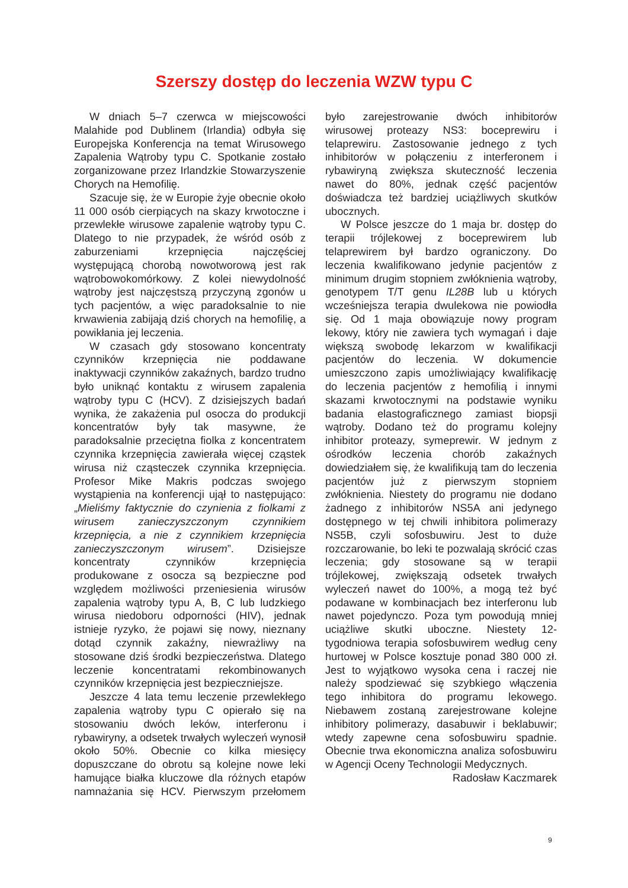Szerszy dostęp do leczenia WZW typu C
W dniach 5–7 czerwca w miejscowości Malahide pod Dublinem (Irlandia) odbyła się Europejska Konferencja na temat Wirusowego Zapalenia Wątroby typu C. Spotkanie zostało zorganizowane przez Irlandzkie Stowarzyszenie Chorych na Hemofilię.
Szacuje się, że w Europie żyje obecnie około 11 000 osób cierpiących na skazy krwotoczne i przewlekłe wirusowe zapalenie wątroby typu C. Dlatego to nie przypadek, że wśród osób z zaburzeniami krzepnięcia najczęściej występującą chorobą nowotworową jest rak wątrobowokomórkowy. Z kolei niewydolność wątroby jest najczęstszą przyczyną zgonów u tych pacjentów, a więc paradoksalnie to nie krwawienia zabijają dziś chorych na hemofilię, a powikłania jej leczenia.
W czasach gdy stosowano koncentraty czynników krzepnięcia nie poddawane inaktywacji czynników zakaźnych, bardzo trudno było uniknąć kontaktu z wirusem zapalenia wątroby typu C (HCV). Z dzisiejszych badań wynika, że zakażenia pul osocza do produkcji koncentratów były tak masywne, że paradoksalnie przeciętna fiolka z koncentratem czynnika krzepnięcia zawierała więcej cząstek wirusa niż cząsteczek czynnika krzepnięcia. Profesor Mike Makris podczas swojego wystąpienia na konferencji ujął to następująco: „Mieliśmy faktycznie do czynienia z fiolkami z wirusem zanieczyszczonym czynnikiem krzepnięcia, a nie z czynnikiem krzepnięcia zanieczyszczonym wirusem”. Dzisiejsze koncentraty czynników krzepnięcia produkowane z osocza są bezpieczne pod względem możliwości przeniesienia wirusów zapalenia wątroby typu A, B, C lub ludzkiego wirusa niedoboru odporności (HIV), jednak istnieje ryzyko, że pojawi się nowy, nieznany dotąd czynnik zakaźny, niewrażliwy na stosowane dziś środki bezpieczeństwa. Dlatego leczenie koncentratami rekombinowanych czynników krzepnięcia jest bezpieczniejsze.
Jeszcze 4 lata temu leczenie przewlekłego zapalenia wątroby typu C opierało się na stosowaniu dwóch leków, interferonu i rybawiryny, a odsetek trwałych wyleczeń wynosił około 50%. Obecnie co kilka miesięcy dopuszczane do obrotu są kolejne nowe leki hamujące białka kluczowe dla różnych etapów namnażania się HCV. Pierwszym przełomem było zarejestrowanie dwóch inhibitorów wirusowej proteazy NS3: boceprewiru i telaprewiru. Zastosowanie jednego z tych inhibitorów w połączeniu z interferonem i rybawiryną zwiększa skuteczność leczenia nawet do 80%, jednak część pacjentów doświadcza też bardziej uciążliwych skutków ubocznych.
W Polsce jeszcze do 1 maja br. dostęp do terapii trójlekowej z boceprewirem lub telaprewirem był bardzo ograniczony. Do leczenia kwalifikowano jedynie pacjentów z minimum drugim stopniem zwłóknienia wątroby, genotypem T/T genu IL28B lub u których wcześniejsza terapia dwulekowa nie powiodła się. Od 1 maja obowiązuje nowy program lekowy, który nie zawiera tych wymagań i daje większą swobodę lekarzom w kwalifikacji pacjentów do leczenia. W dokumencie umieszczono zapis umożliwiający kwalifikację do leczenia pacjentów z hemofilią i innymi skazami krwotocznymi na podstawie wyniku badania elastograficznego zamiast biopsji wątroby. Dodano też do programu kolejny inhibitor proteazy, symeprewir. W jednym z ośrodków leczenia chorób zakaźnych dowiedziałem się, że kwalifikują tam do leczenia pacjentów już z pierwszym stopniem zwłóknienia. Niestety do programu nie dodano żadnego z inhibitorów NS5A ani jedynego dostępnego w tej chwili inhibitora polimerazy NS5B, czyli sofosbuwiru. Jest to duże rozczarowanie, bo leki te pozwalają skrócić czas leczenia; gdy stosowane są w terapii trójlekowej, zwiększają odsetek trwałych wyleczeń nawet do 100%, a mogą też być podawane w kombinacjach bez interferonu lub nawet pojedynczo. Poza tym powodują mniej uciążliwe skutki uboczne. Niestety 12-tygodniowa terapia sofosbuwirem według ceny hurtowej w Polsce kosztuje ponad 380 000 zł. Jest to wyjątkowo wysoka cena i raczej nie należy spodziewać się szybkiego włączenia tego inhibitora do programu lekowego. Niebawem zostaną zarejestrowane kolejne inhibitory polimerazy, dasabuwir i beklabuwir; wtedy zapewne cena sofosbuwiru spadnie. Obecnie trwa ekonomiczna analiza sofosbuwiru w Agencji Oceny Technologii Medycznych.
Radosław Kaczmarek
9